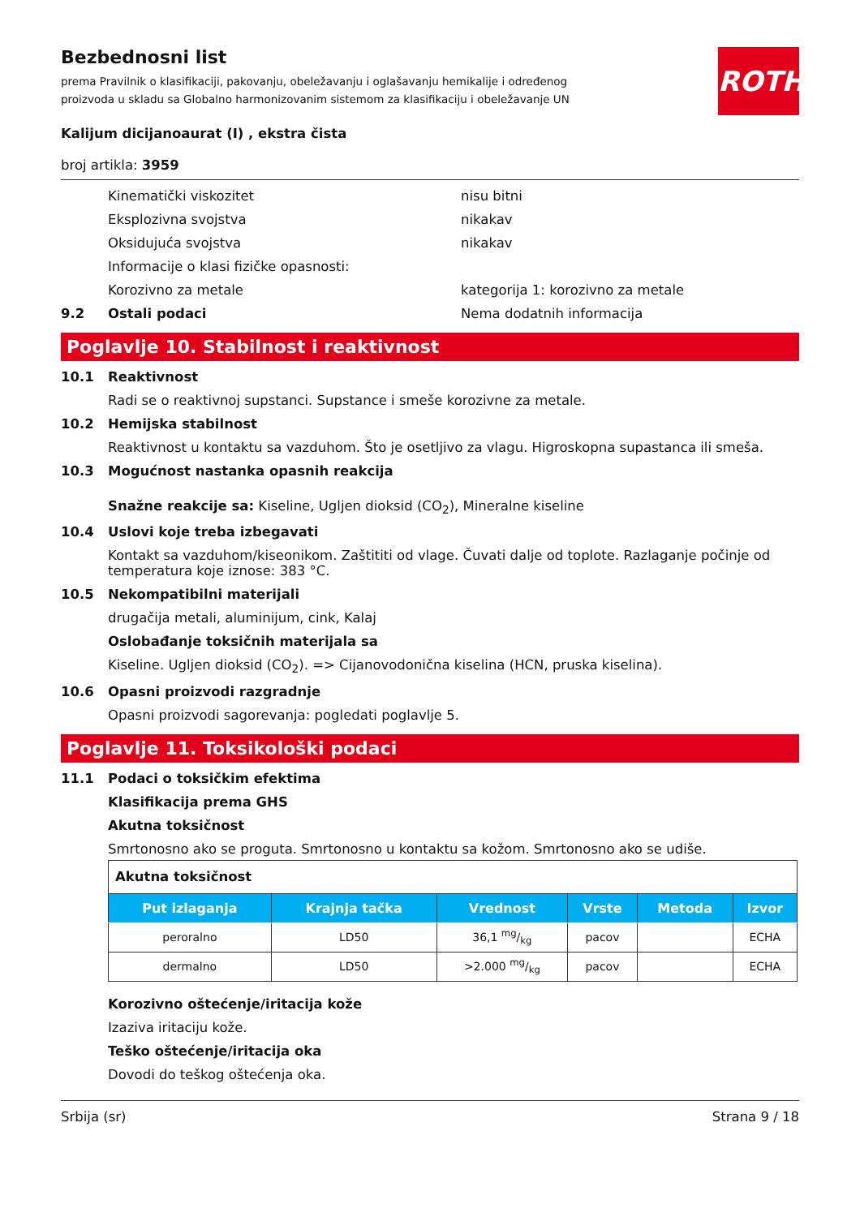Bezbednosni list
prema Pravilnik o klasifikaciji, pakovanju, obeležavanju i oglašavanju hemikalije i određenog proizvoda u skladu sa Globalno harmonizovanim sistemom za klasifikaciju i obeležavanje UN
ROTH
Kalijum dicijanoaurat (I) , ekstra čista
broj artikla: 3959
Kinematički viskozitet nisu bitni
Eksplozivna svojstva nikakav
Oksidujuća svojstva nikakav
Informacije o klasi fizičke opasnosti:
Korozivno za metale kategorija 1: korozivno za metale
9.2 Ostali podaci Nema dodatnih informacija
Poglavlje 10. Stabilnost i reaktivnost
10.1 Reaktivnost
Radi se o reaktivnoj supstanci. Supstance i smeše korozivne za metale.
10.2 Hemijska stabilnost
Reaktivnost u kontaktu sa vazduhom. Što je osetljivo za vlagu. Higroskopna supastanca ili smeša.
10.3 Mogućnost nastanka opasnih reakcija
Snažne reakcije sa: Kiseline, Ugljen dioksid (CO<sub>2</sub>), Mineralne kiseline
10.4 Uslovi koje treba izbegavati
Kontakt sa vazduhom/kiseonikom. Zaštititi od vlage. Čuvati dalje od toplote. Razlaganje počinje od temperatura koje iznose: 383 °C.
10.5 Nekompatibilni materijali
drugačija metali, aluminijum, cink, Kalaj
Oslobađanje toksičnih materijala sa
Kiseline. Ugljen dioksid (CO<sub>2</sub>). => Cijanovodonična kiselina (HCN, pruska kiselina).
10.6 Opasni proizvodi razgradnje
Opasni proizvodi sagorevanja: pogledati poglavlje 5.
Poglavlje 11. Toksikološki podaci
11.1 Podaci o toksičkim efektima
Klasifikacija prema GHS
Akutna toksičnost
Smrtonosno ako se proguta. Smrtonosno u kontaktu sa kožom. Smrtonosno ako se udiše.
| Akutna toksičnost | | | | | |
| Put izlaganja | Krajnja tačka | Vrednost | Vrste | Metoda | Izvor |
| peroralno | LD50 | 36,1 mg/kg | pacov | | ECHA |
| dermalno | LD50 | >2.000 mg/kg | pacov | | ECHA |
Korozivno oštećenje/iritacija kože
Izaziva iritaciju kože.
Teško oštećenje/iritacija oka
Dovodi do teškog oštećenja oka.
Srbija (sr) Strana 9 / 18